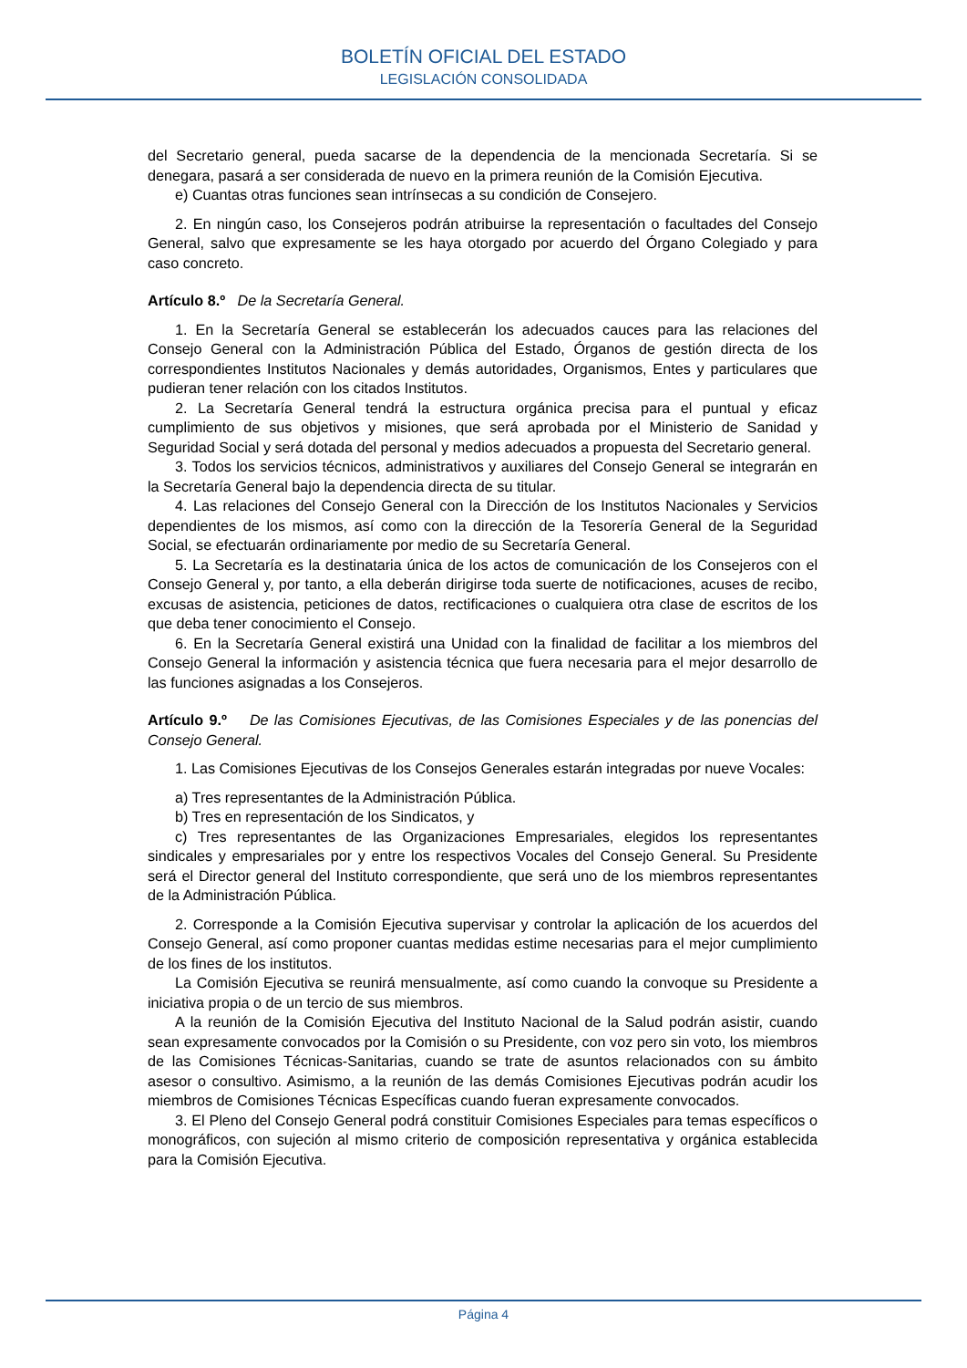BOLETÍN OFICIAL DEL ESTADO
LEGISLACIÓN CONSOLIDADA
del Secretario general, pueda sacarse de la dependencia de la mencionada Secretaría. Si se denegara, pasará a ser considerada de nuevo en la primera reunión de la Comisión Ejecutiva.
e) Cuantas otras funciones sean intrínsecas a su condición de Consejero.
2. En ningún caso, los Consejeros podrán atribuirse la representación o facultades del Consejo General, salvo que expresamente se les haya otorgado por acuerdo del Órgano Colegiado y para caso concreto.
Artículo 8.º De la Secretaría General.
1. En la Secretaría General se establecerán los adecuados cauces para las relaciones del Consejo General con la Administración Pública del Estado, Órganos de gestión directa de los correspondientes Institutos Nacionales y demás autoridades, Organismos, Entes y particulares que pudieran tener relación con los citados Institutos.
2. La Secretaría General tendrá la estructura orgánica precisa para el puntual y eficaz cumplimiento de sus objetivos y misiones, que será aprobada por el Ministerio de Sanidad y Seguridad Social y será dotada del personal y medios adecuados a propuesta del Secretario general.
3. Todos los servicios técnicos, administrativos y auxiliares del Consejo General se integrarán en la Secretaría General bajo la dependencia directa de su titular.
4. Las relaciones del Consejo General con la Dirección de los Institutos Nacionales y Servicios dependientes de los mismos, así como con la dirección de la Tesorería General de la Seguridad Social, se efectuarán ordinariamente por medio de su Secretaría General.
5. La Secretaría es la destinataria única de los actos de comunicación de los Consejeros con el Consejo General y, por tanto, a ella deberán dirigirse toda suerte de notificaciones, acuses de recibo, excusas de asistencia, peticiones de datos, rectificaciones o cualquiera otra clase de escritos de los que deba tener conocimiento el Consejo.
6. En la Secretaría General existirá una Unidad con la finalidad de facilitar a los miembros del Consejo General la información y asistencia técnica que fuera necesaria para el mejor desarrollo de las funciones asignadas a los Consejeros.
Artículo 9.º De las Comisiones Ejecutivas, de las Comisiones Especiales y de las ponencias del Consejo General.
1. Las Comisiones Ejecutivas de los Consejos Generales estarán integradas por nueve Vocales:
a) Tres representantes de la Administración Pública.
b) Tres en representación de los Sindicatos, y
c) Tres representantes de las Organizaciones Empresariales, elegidos los representantes sindicales y empresariales por y entre los respectivos Vocales del Consejo General. Su Presidente será el Director general del Instituto correspondiente, que será uno de los miembros representantes de la Administración Pública.
2. Corresponde a la Comisión Ejecutiva supervisar y controlar la aplicación de los acuerdos del Consejo General, así como proponer cuantas medidas estime necesarias para el mejor cumplimiento de los fines de los institutos.
La Comisión Ejecutiva se reunirá mensualmente, así como cuando la convoque su Presidente a iniciativa propia o de un tercio de sus miembros.
A la reunión de la Comisión Ejecutiva del Instituto Nacional de la Salud podrán asistir, cuando sean expresamente convocados por la Comisión o su Presidente, con voz pero sin voto, los miembros de las Comisiones Técnicas-Sanitarias, cuando se trate de asuntos relacionados con su ámbito asesor o consultivo. Asimismo, a la reunión de las demás Comisiones Ejecutivas podrán acudir los miembros de Comisiones Técnicas Específicas cuando fueran expresamente convocados.
3. El Pleno del Consejo General podrá constituir Comisiones Especiales para temas específicos o monográficos, con sujeción al mismo criterio de composición representativa y orgánica establecida para la Comisión Ejecutiva.
Página 4